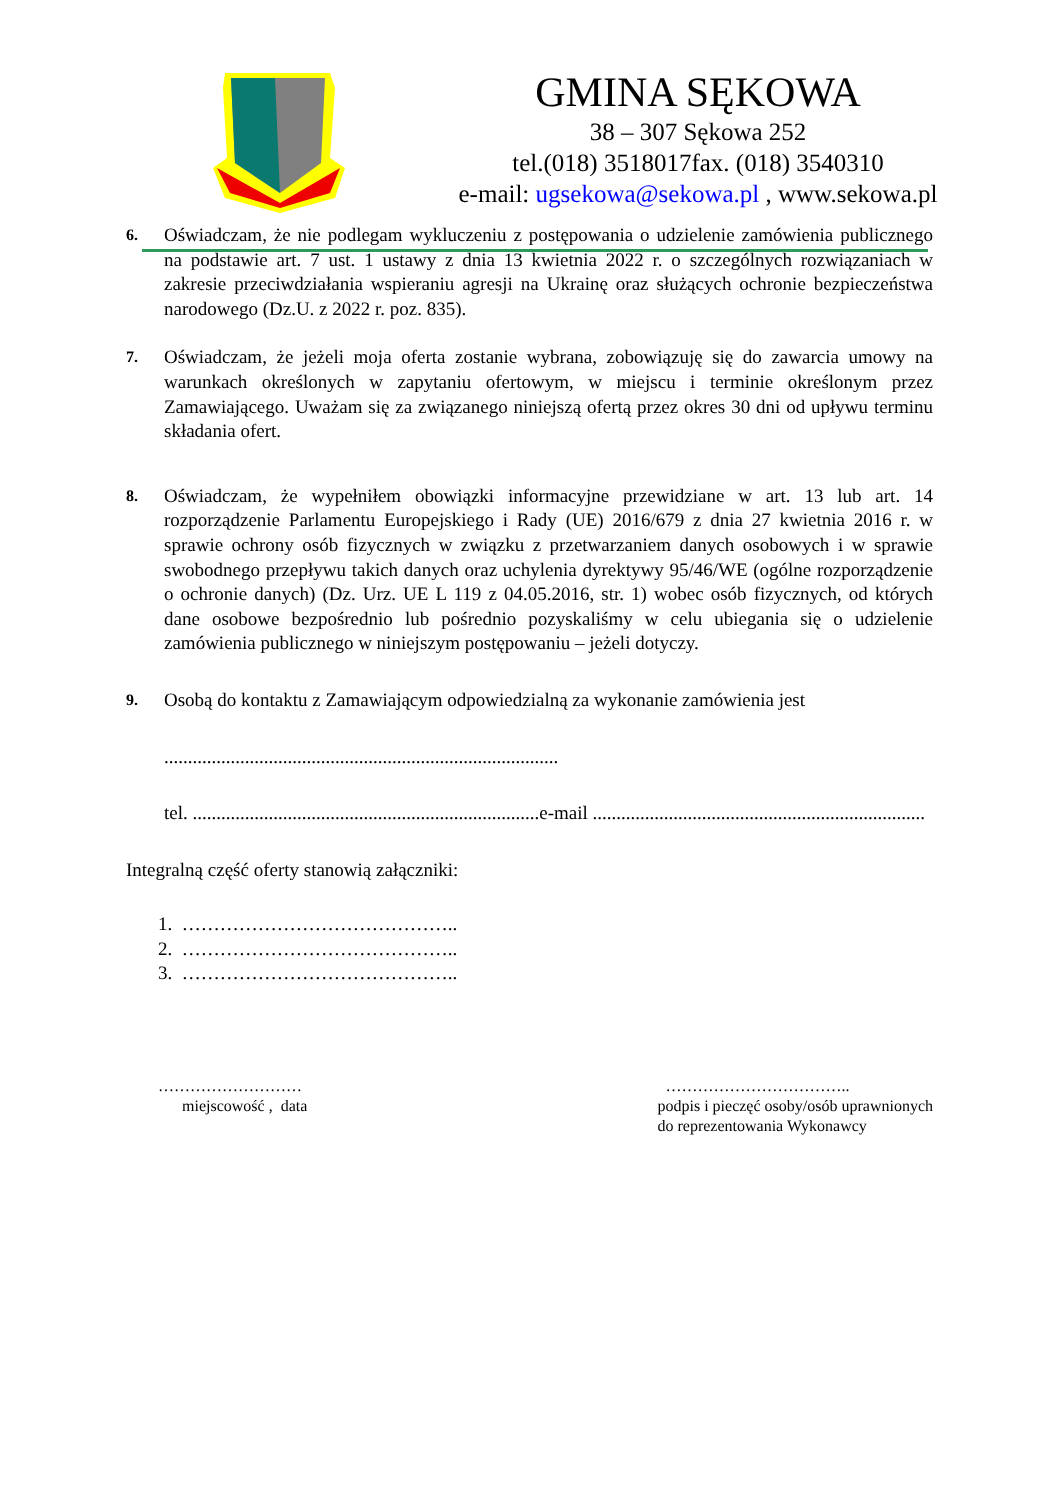GMINA SĘKOWA
38 – 307 Sękowa 252
tel.(018) 3518017fax. (018) 3540310
e-mail: ugsekowa@sekowa.pl , www.sekowa.pl
6.
Oświadczam, że nie podlegam wykluczeniu z postępowania o udzielenie zamówienia publicznego na podstawie art. 7 ust. 1 ustawy z dnia 13 kwietnia 2022 r. o szczególnych rozwiązaniach w zakresie przeciwdziałania wspieraniu agresji na Ukrainę oraz służących ochronie bezpieczeństwa narodowego (Dz.U. z 2022 r. poz. 835).
7.
Oświadczam, że jeżeli moja oferta zostanie wybrana, zobowiązuję się do zawarcia umowy na warunkach określonych w zapytaniu ofertowym, w miejscu i terminie określonym przez Zamawiającego. Uważam się za związanego niniejszą ofertą przez okres 30 dni od upływu terminu składania ofert.
8.
Oświadczam, że wypełniłem obowiązki informacyjne przewidziane w art. 13 lub art. 14 rozporządzenie Parlamentu Europejskiego i Rady (UE) 2016/679 z dnia 27 kwietnia 2016 r. w sprawie ochrony osób fizycznych w związku z przetwarzaniem danych osobowych i w sprawie swobodnego przepływu takich danych oraz uchylenia dyrektywy 95/46/WE (ogólne rozporządzenie o ochronie danych) (Dz. Urz. UE L 119 z 04.05.2016, str. 1) wobec osób fizycznych, od których dane osobowe bezpośrednio lub pośrednio pozyskaliśmy w celu ubiegania się o udzielenie zamówienia publicznego w niniejszym postępowaniu – jeżeli dotyczy.
9.
Osobą do kontaktu z Zamawiającym odpowiedzialną za wykonanie zamówienia jest
...................................................................................
tel. .........................................................................e-mail ......................................................................
Integralną część oferty stanowią załączniki:
1. ……………………………………..
2. ……………………………………..
3. ……………………………………..
………………………
miejscowość , data
……………………………..
podpis i pieczęć osoby/osób uprawnionych
do reprezentowania Wykonawcy